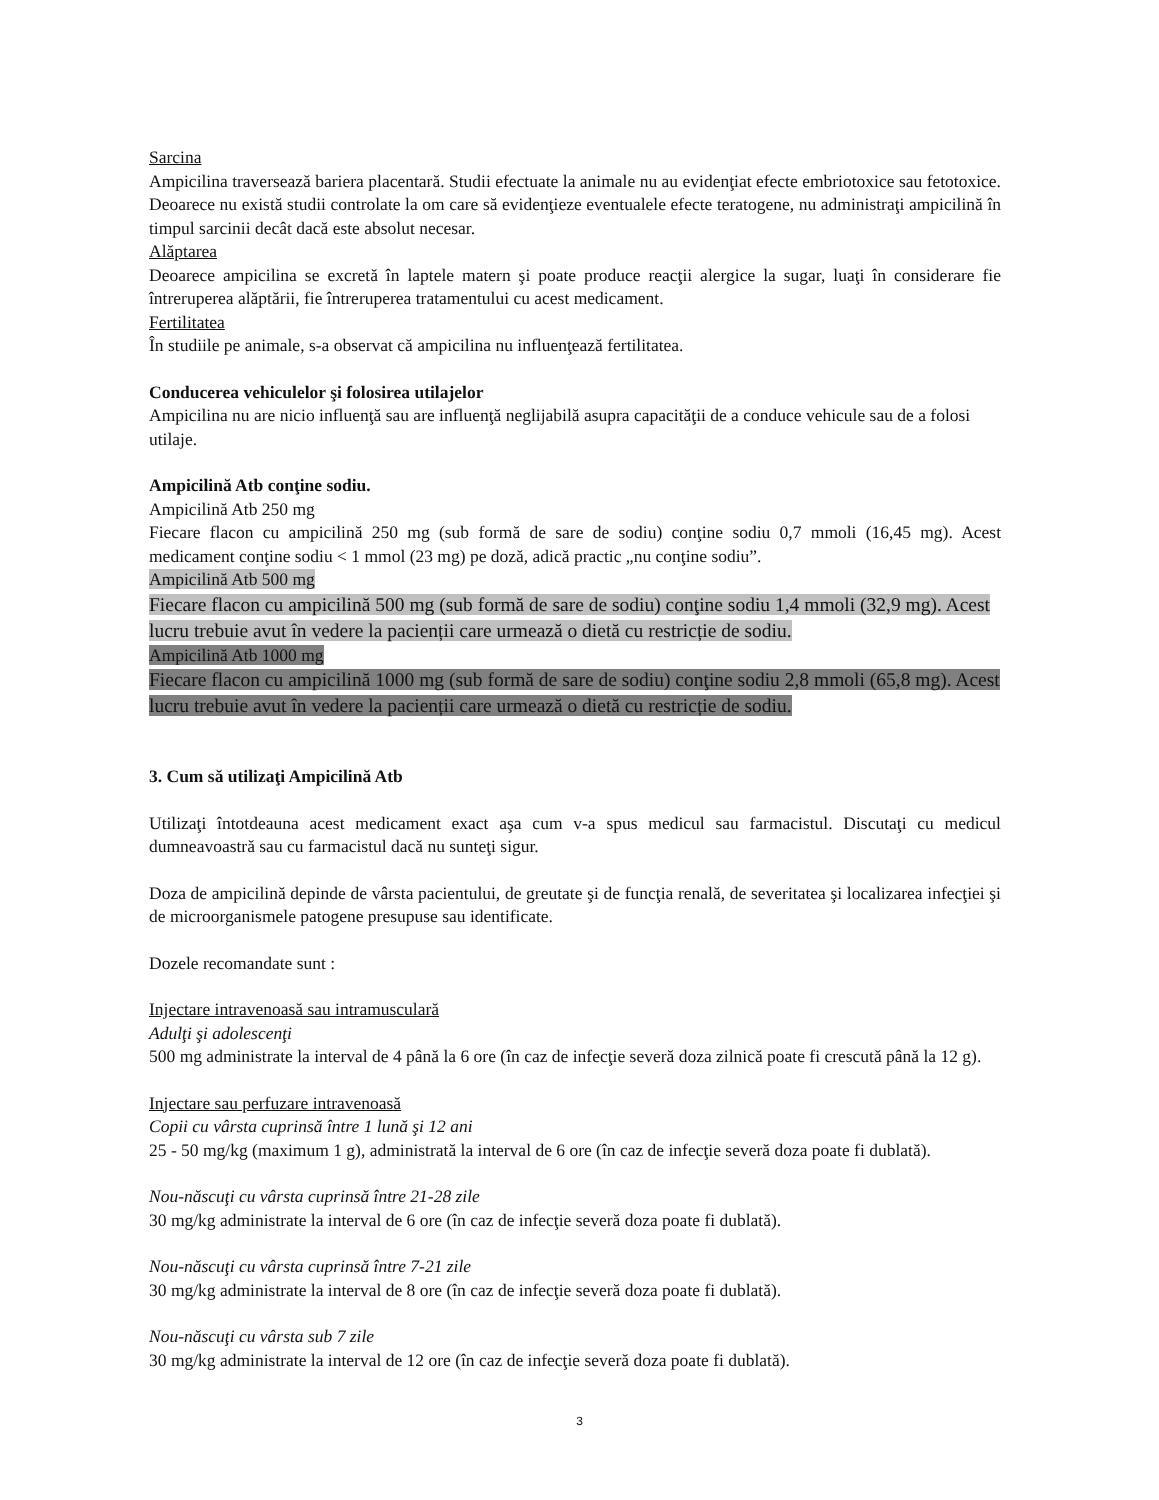Sarcina
Ampicilina traversează bariera placentară. Studii efectuate la animale nu au evidenţiat efecte embriotoxice sau fetotoxice. Deoarece nu există studii controlate la om care să evidenţieze eventualele efecte teratogene, nu administraţi ampicilină în timpul sarcinii decât dacă este absolut necesar.
Alăptarea
Deoarece ampicilina se excretă în laptele matern şi poate produce reacţii alergice la sugar, luaţi în considerare fie întreruperea alăptării, fie întreruperea tratamentului cu acest medicament.
Fertilitatea
În studiile pe animale, s-a observat că ampicilina nu influenţează fertilitatea.
Conducerea vehiculelor şi folosirea utilajelor
Ampicilina nu are nicio influenţă sau are influenţă neglijabilă asupra capacităţii de a conduce vehicule sau de a folosi utilaje.
Ampicilină Atb conţine sodiu.
Ampicilină Atb 250 mg
Fiecare flacon cu ampicilină 250 mg (sub formă de sare de sodiu) conţine sodiu 0,7 mmoli (16,45 mg). Acest medicament conţine sodiu < 1 mmol (23 mg) pe doză, adică practic „nu conţine sodiu”.
Ampicilină Atb 500 mg
Fiecare flacon cu ampicilină 500 mg (sub formă de sare de sodiu) conţine sodiu 1,4 mmoli (32,9 mg). Acest lucru trebuie avut în vedere la pacienții care urmează o dietă cu restricție de sodiu.
Ampicilină Atb 1000 mg
Fiecare flacon cu ampicilină 1000 mg (sub formă de sare de sodiu) conţine sodiu 2,8 mmoli (65,8 mg). Acest lucru trebuie avut în vedere la pacienții care urmează o dietă cu restricție de sodiu.
3. Cum să utilizaţi Ampicilină Atb
Utilizaţi întotdeauna acest medicament exact aşa cum v-a spus medicul sau farmacistul. Discutaţi cu medicul dumneavoastră sau cu farmacistul dacă nu sunteţi sigur.
Doza de ampicilină depinde de vârsta pacientului, de greutate şi de funcţia renală, de severitatea şi localizarea infecţiei şi de microorganismele patogene presupuse sau identificate.
Dozele recomandate sunt :
Injectare intravenoasă sau intramusculară
Adulţi şi adolescenţi
500 mg administrate la interval de 4 până la 6 ore (în caz de infecţie severă doza zilnică poate fi crescută până la 12 g).
Injectare sau perfuzare intravenoasă
Copii cu vârsta cuprinsă între 1 lună şi 12 ani
25 - 50 mg/kg (maximum 1 g), administrată la interval de 6 ore (în caz de infecţie severă doza poate fi dublată).
Nou-născuţi cu vârsta cuprinsă între 21-28 zile
30 mg/kg administrate la interval de 6 ore (în caz de infecţie severă doza poate fi dublată).
Nou-născuţi cu vârsta cuprinsă între 7-21 zile
30 mg/kg administrate la interval de 8 ore (în caz de infecţie severă doza poate fi dublată).
Nou-născuţi cu vârsta sub 7 zile
30 mg/kg administrate la interval de 12 ore (în caz de infecţie severă doza poate fi dublată).
3